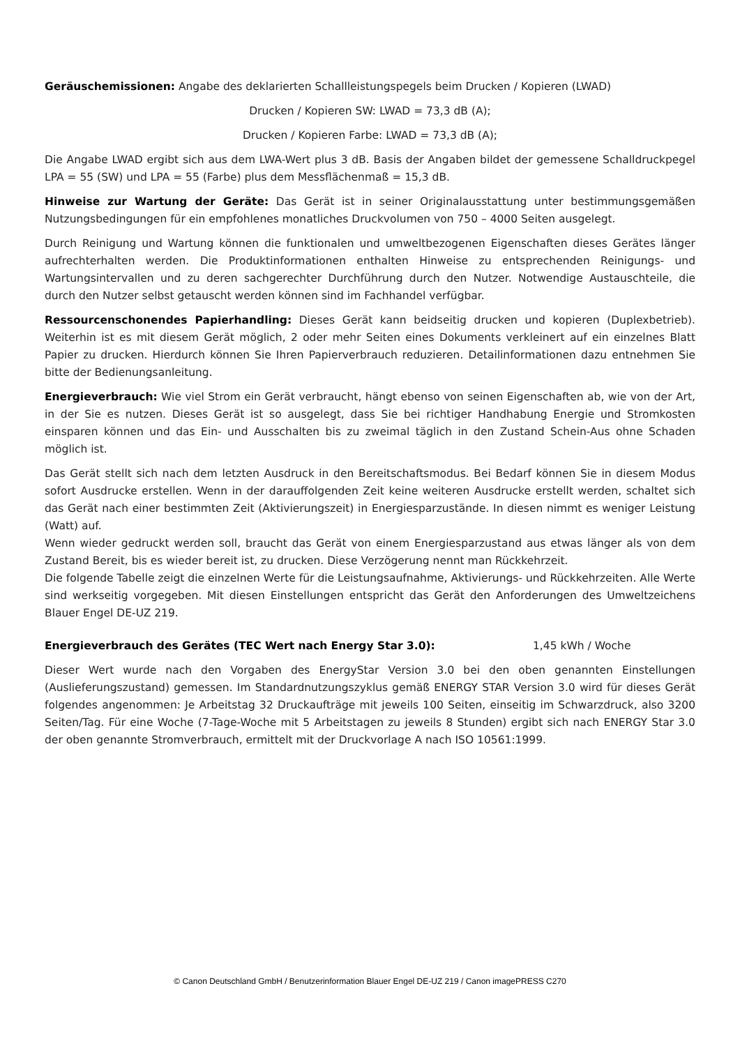Geräuschemissionen: Angabe des deklarierten Schallleistungspegels beim Drucken / Kopieren (LWAD)
Drucken / Kopieren SW: LWAD = 73,3 dB (A);
Drucken / Kopieren Farbe: LWAD = 73,3 dB (A);
Die Angabe LWAD ergibt sich aus dem LWA-Wert plus 3 dB. Basis der Angaben bildet der gemessene Schalldruckpegel LPA = 55 (SW) und LPA = 55 (Farbe) plus dem Messflächenmaß = 15,3 dB.
Hinweise zur Wartung der Geräte: Das Gerät ist in seiner Originalausstattung unter bestimmungsgemäßen Nutzungsbedingungen für ein empfohlenes monatliches Druckvolumen von 750 – 4000 Seiten ausgelegt.
Durch Reinigung und Wartung können die funktionalen und umweltbezogenen Eigenschaften dieses Gerätes länger aufrechterhalten werden. Die Produktinformationen enthalten Hinweise zu entsprechenden Reinigungs- und Wartungsintervallen und zu deren sachgerechter Durchführung durch den Nutzer. Notwendige Austauschteile, die durch den Nutzer selbst getauscht werden können sind im Fachhandel verfügbar.
Ressourcenschonendes Papierhandling: Dieses Gerät kann beidseitig drucken und kopieren (Duplexbetrieb). Weiterhin ist es mit diesem Gerät möglich, 2 oder mehr Seiten eines Dokuments verkleinert auf ein einzelnes Blatt Papier zu drucken. Hierdurch können Sie Ihren Papierverbrauch reduzieren. Detailinformationen dazu entnehmen Sie bitte der Bedienungsanleitung.
Energieverbrauch: Wie viel Strom ein Gerät verbraucht, hängt ebenso von seinen Eigenschaften ab, wie von der Art, in der Sie es nutzen. Dieses Gerät ist so ausgelegt, dass Sie bei richtiger Handhabung Energie und Stromkosten einsparen können und das Ein- und Ausschalten bis zu zweimal täglich in den Zustand Schein-Aus ohne Schaden möglich ist.
Das Gerät stellt sich nach dem letzten Ausdruck in den Bereitschaftsmodus. Bei Bedarf können Sie in diesem Modus sofort Ausdrucke erstellen. Wenn in der darauffolgenden Zeit keine weiteren Ausdrucke erstellt werden, schaltet sich das Gerät nach einer bestimmten Zeit (Aktivierungszeit) in Energiesparzustände. In diesen nimmt es weniger Leistung (Watt) auf.
Wenn wieder gedruckt werden soll, braucht das Gerät von einem Energiesparzustand aus etwas länger als von dem Zustand Bereit, bis es wieder bereit ist, zu drucken. Diese Verzögerung nennt man Rückkehrzeit.
Die folgende Tabelle zeigt die einzelnen Werte für die Leistungsaufnahme, Aktivierungs- und Rückkehrzeiten. Alle Werte sind werkseitig vorgegeben. Mit diesen Einstellungen entspricht das Gerät den Anforderungen des Umweltzeichens Blauer Engel DE-UZ 219.
Energieverbrauch des Gerätes (TEC Wert nach Energy Star 3.0): 1,45 kWh / Woche
Dieser Wert wurde nach den Vorgaben des EnergyStar Version 3.0 bei den oben genannten Einstellungen (Auslieferungszustand) gemessen. Im Standardnutzungszyklus gemäß ENERGY STAR Version 3.0 wird für dieses Gerät folgendes angenommen: Je Arbeitstag 32 Druckaufträge mit jeweils 100 Seiten, einseitig im Schwarzdruck, also 3200 Seiten/Tag. Für eine Woche (7-Tage-Woche mit 5 Arbeitstagen zu jeweils 8 Stunden) ergibt sich nach ENERGY Star 3.0 der oben genannte Stromverbrauch, ermittelt mit der Druckvorlage A nach ISO 10561:1999.
© Canon Deutschland GmbH / Benutzerinformation Blauer Engel DE-UZ 219 / Canon imagePRESS C270